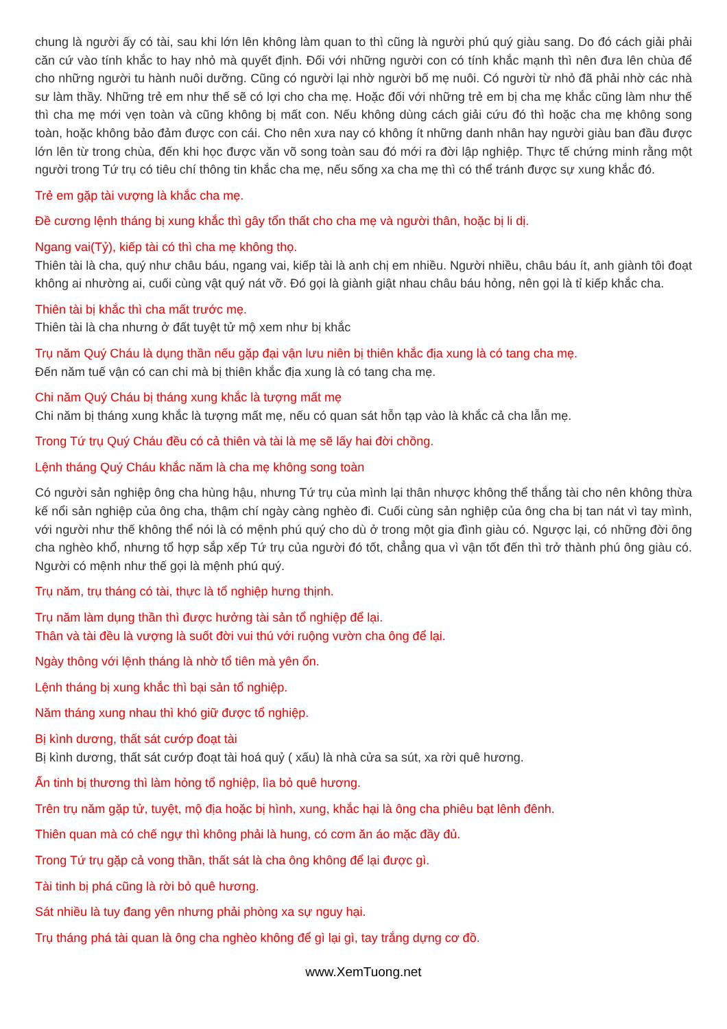chung là người ấy có tài, sau khi lớn lên không làm quan to thì cũng là người phú quý giàu sang. Do đó cách giải phải căn cứ vào tính khắc to hay nhỏ mà quyết định. Đối với những người con có tính khắc mạnh thì nên đưa lên chùa để cho những người tu hành nuôi dưỡng. Cũng có người lại nhờ người bố mẹ nuôi. Có người từ nhỏ đã phải nhờ các nhà sư làm thầy. Những trẻ em như thế sẽ có lợi cho cha mẹ. Hoặc đối với những trẻ em bị cha mẹ khắc cũng làm như thế thì cha mẹ mới vẹn toàn và cũng không bị mất con. Nếu không dùng cách giải cứu đó thì hoặc cha mẹ không song toàn, hoặc không bảo đảm được con cái. Cho nên xưa nay có không ít những danh nhân hay người giàu ban đầu được lớn lên từ trong chùa, đến khi học được văn võ song toàn sau đó mới ra đời lập nghiệp. Thực tế chứng minh rằng một người trong Tứ trụ có tiêu chí thông tin khắc cha mẹ, nếu sống xa cha mẹ thì có thể tránh được sự xung khắc đó.
Trẻ em gặp tài vượng là khắc cha mẹ.
Đề cương lệnh tháng bị xung khắc thì gây tổn thất cho cha mẹ và người thân, hoặc bị li dị.
Ngang vai(Tỷ), kiếp tài có thì cha mẹ không thọ.
Thiên tài là cha, quý như châu báu, ngang vai, kiếp tài là anh chị em nhiều. Người nhiều, châu báu ít, anh giành tôi đoạt không ai nhường ai, cuối cùng vật quý nát vỡ. Đó gọi là giành giật nhau châu báu hỏng, nên gọi là tỉ kiếp khắc cha.
Thiên tài bị khắc thì cha mất trước mẹ.
Thiên tài là cha nhưng ở đất tuyệt tử mộ xem như bị khắc
Trụ năm Quý Cháu là dụng thần nếu gặp đại vận lưu niên bị thiên khắc địa xung là có tang cha mẹ.
Đến năm tuế vận có can chi mà bị thiên khắc địa xung là có tang cha mẹ.
Chi năm Quý Cháu bị tháng xung khắc là tượng mất mẹ
Chi năm bị tháng xung khắc là tượng mất mẹ, nếu có quan sát hỗn tạp vào là khắc cả cha lẫn mẹ.
Trong Tứ trụ Quý Cháu đều có cả thiên và tài là mẹ sẽ lấy hai đời chồng.
Lệnh tháng Quý Cháu khắc năm là cha mẹ không song toàn
Có người sản nghiệp ông cha hùng hậu, nhưng Tứ trụ của mình lại thân nhược không thể thắng tài cho nên không thừa kế nổi sản nghiệp của ông cha, thậm chí ngày càng nghèo đi. Cuối cùng sản nghiệp của ông cha bị tan nát vì tay mình, với người như thế không thể nói là có mệnh phú quý cho dù ở trong một gia đình giàu có. Ngược lại, có những đời ông cha nghèo khổ, nhưng tổ hợp sắp xếp Tứ trụ của người đó tốt, chẳng qua vì vận tốt đến thì trở thành phú ông giàu có. Người có mệnh như thế gọi là mệnh phú quý.
Trụ năm, trụ tháng có tài, thực là tổ nghiệp hưng thịnh.
Trụ năm làm dụng thần thì được hưởng tài sản tổ nghiệp để lại.
Thân và tài đều là vượng là suốt đời vui thú với ruộng vườn cha ông để lại.
Ngày thông với lệnh tháng là nhờ tổ tiên mà yên ổn.
Lệnh tháng bị xung khắc thì bại sản tổ nghiệp.
Năm tháng xung nhau thì khó giữ được tổ nghiệp.
Bị kình dương, thất sát cướp đoạt tài
Bị kình dương, thất sát cướp đoạt tài hoá quỷ ( xấu) là nhà cửa sa sút, xa rời quê hương.
Ấn tinh bị thương thì làm hỏng tổ nghiệp, lìa bỏ quê hương.
Trên trụ năm gặp tử, tuyệt, mộ địa hoặc bị hình, xung, khắc hại là ông cha phiêu bạt lênh đênh.
Thiên quan mà có chế ngự thì không phải là hung, có cơm ăn áo mặc đầy đủ.
Trong Tứ trụ gặp cả vong thần, thất sát là cha ông không để lại được gì.
Tài tinh bị phá cũng là rời bỏ quê hương.
Sát nhiều là tuy đang yên nhưng phải phòng xa sự nguy hại.
Trụ tháng phá tài quan là ông cha nghèo không để gì lại gì, tay trắng dựng cơ đồ.
www.XemTuong.net